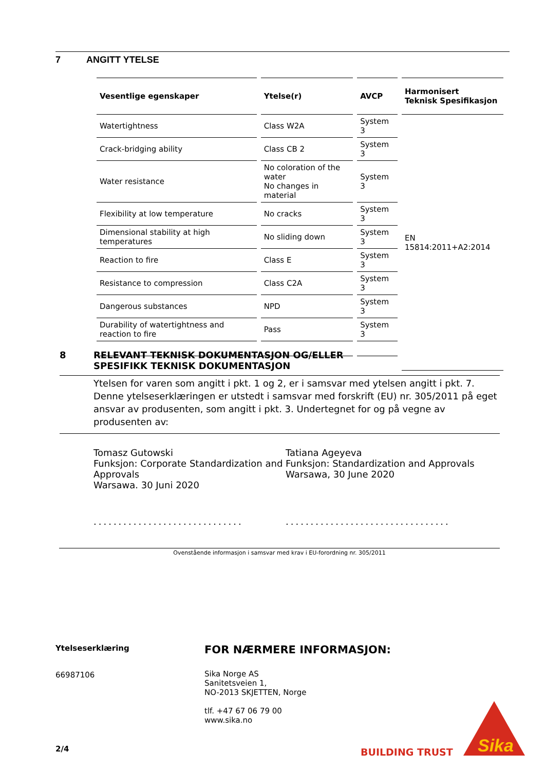7 ANGITT YTELSE
| Vesentlige egenskaper | Ytelse(r) | AVCP | Harmonisert Teknisk Spesifikasjon |
| --- | --- | --- | --- |
| Watertightness | Class W2A | System 3 | EN 15814:2011+A2:2014 |
| Crack-bridging ability | Class CB 2 | System 3 | |
| Water resistance | No coloration of the water No changes in material | System 3 | |
| Flexibility at low temperature | No cracks | System 3 | |
| Dimensional stability at high temperatures | No sliding down | System 3 | |
| Reaction to fire | Class E | System 3 | |
| Resistance to compression | Class C2A | System 3 | |
| Dangerous substances | NPD | System 3 | |
| Durability of watertightness and reaction to fire | Pass | System 3 | |
8 RELEVANT TEKNISK DOKUMENTASJON OG/ELLER
SPESIFIKK TEKNISK DOKUMENTASJON
Ytelsen for varen som angitt i pkt. 1 og 2, er i samsvar med ytelsen angitt i pkt. 7. Denne ytelseserklæringen er utstedt i samsvar med forskrift (EU) nr. 305/2011 på eget ansvar av produsenten, som angitt i pkt. 3. Undertegnet for og på vegne av produsenten av:
Tomasz Gutowski
Funksjon: Corporate Standardization and Approvals
Warsawa. 30 Juni 2020
..............................
Tatiana Ageyeva
Funksjon: Standardization and Approvals
Warsawa, 30 June 2020
.................................
Ovenstående informasjon i samsvar med krav i EU-forordning nr. 305/2011
Ytelseserklæring
66987106
FOR NÆRMERE INFORMASJON:
Sika Norge AS
Sanitetsveien 1,
NO-2013 SKJETTEN, Norge
tlf. +47 67 06 79 00
www.sika.no
2/4 BUILDING TRUST
Sika